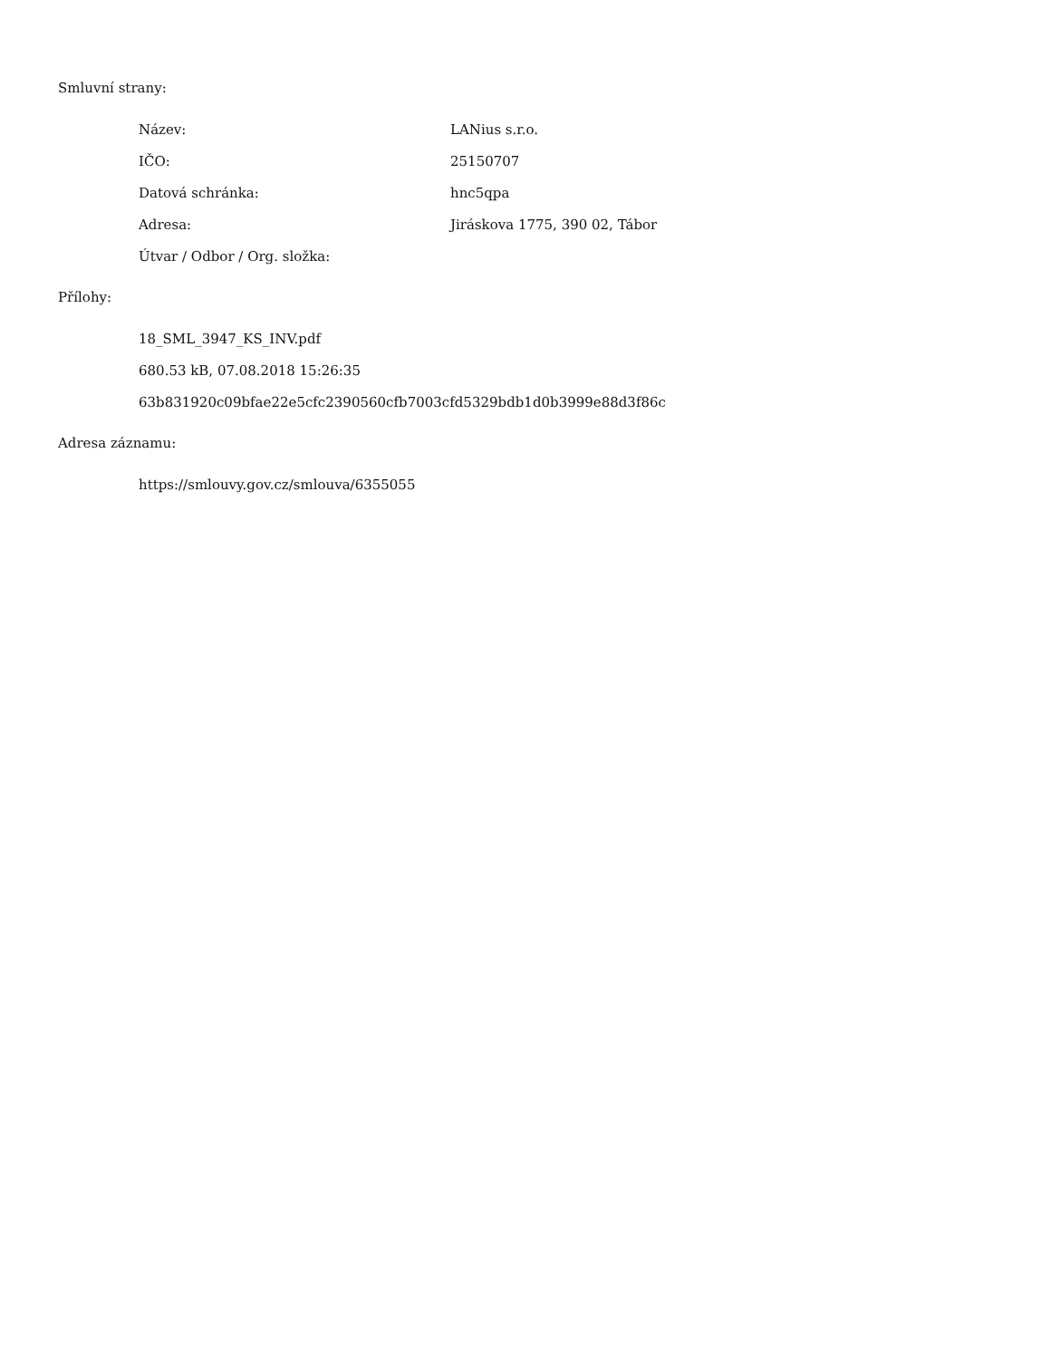Smluvní strany:
Název: LANius s.r.o.
IČO: 25150707
Datová schránka: hnc5qpa
Adresa: Jiráskova 1775, 390 02, Tábor
Útvar / Odbor / Org. složka:
Přílohy:
18_SML_3947_KS_INV.pdf
680.53 kB, 07.08.2018 15:26:35
63b831920c09bfae22e5cfc2390560cfb7003cfd5329bdb1d0b3999e88d3f86c
Adresa záznamu:
https://smlouvy.gov.cz/smlouva/6355055